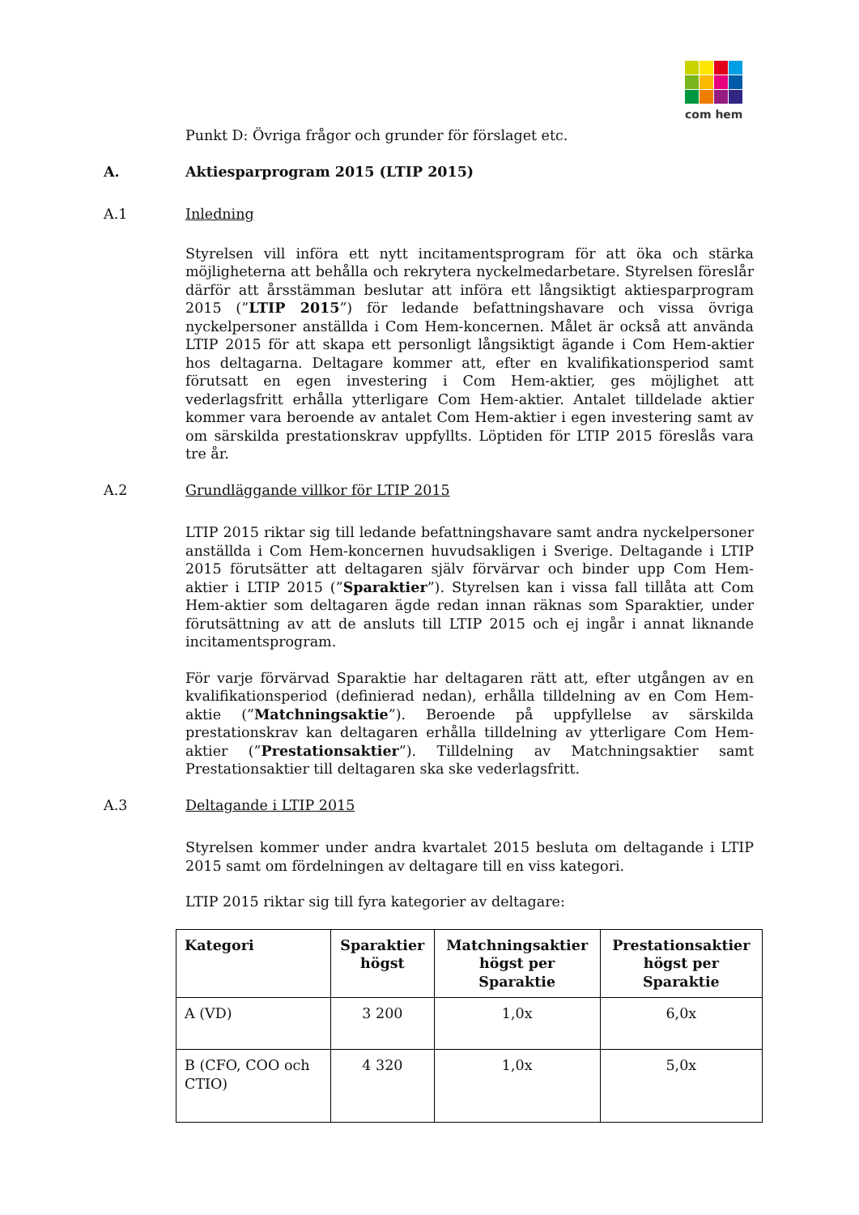com hem
Punkt D: Övriga frågor och grunder för förslaget etc.
A. Aktiesparprogram 2015 (LTIP 2015)
A.1 Inledning
Styrelsen vill införa ett nytt incitamentsprogram för att öka och stärka möjligheterna att behålla och rekrytera nyckelmedarbetare. Styrelsen föreslår därför att årsstämman beslutar att införa ett långsiktigt aktiesparprogram 2015 (”LTIP 2015”) för ledande befattningshavare och vissa övriga nyckelpersoner anställda i Com Hem-koncernen. Målet är också att använda LTIP 2015 för att skapa ett personligt långsiktigt ägande i Com Hem-aktier hos deltagarna. Deltagare kommer att, efter en kvalifikationsperiod samt förutsatt en egen investering i Com Hem-aktier, ges möjlighet att vederlagsfritt erhålla ytterligare Com Hem-aktier. Antalet tilldelade aktier kommer vara beroende av antalet Com Hem-aktier i egen investering samt av om särskilda prestationskrav uppfyllts. Löptiden för LTIP 2015 föreslås vara tre år.
A.2 Grundläggande villkor för LTIP 2015
LTIP 2015 riktar sig till ledande befattningshavare samt andra nyckelpersoner anställda i Com Hem-koncernen huvudsakligen i Sverige. Deltagande i LTIP 2015 förutsätter att deltagaren själv förvärvar och binder upp Com Hem-aktier i LTIP 2015 (”Sparaktier”). Styrelsen kan i vissa fall tillåta att Com Hem-aktier som deltagaren ägde redan innan räknas som Sparaktier, under förutsättning av att de ansluts till LTIP 2015 och ej ingår i annat liknande incitamentsprogram.
För varje förvärvad Sparaktie har deltagaren rätt att, efter utgången av en kvalifikationsperiod (definierad nedan), erhålla tilldelning av en Com Hem-aktie (”Matchningsaktie”). Beroende på uppfyllelse av särskilda prestationskrav kan deltagaren erhålla tilldelning av ytterligare Com Hem-aktier (”Prestationsaktier”). Tilldelning av Matchningsaktier samt Prestationsaktier till deltagaren ska ske vederlagsfritt.
A.3 Deltagande i LTIP 2015
Styrelsen kommer under andra kvartalet 2015 besluta om deltagande i LTIP 2015 samt om fördelningen av deltagare till en viss kategori.
LTIP 2015 riktar sig till fyra kategorier av deltagare:
| Kategori | Sparaktier högst | Matchningsaktier högst per Sparaktie | Prestationsaktier högst per Sparaktie |
| --- | --- | --- | --- |
| A (VD) | 3 200 | 1,0x | 6,0x |
| B (CFO, COO och CTIO) | 4 320 | 1,0x | 5,0x |